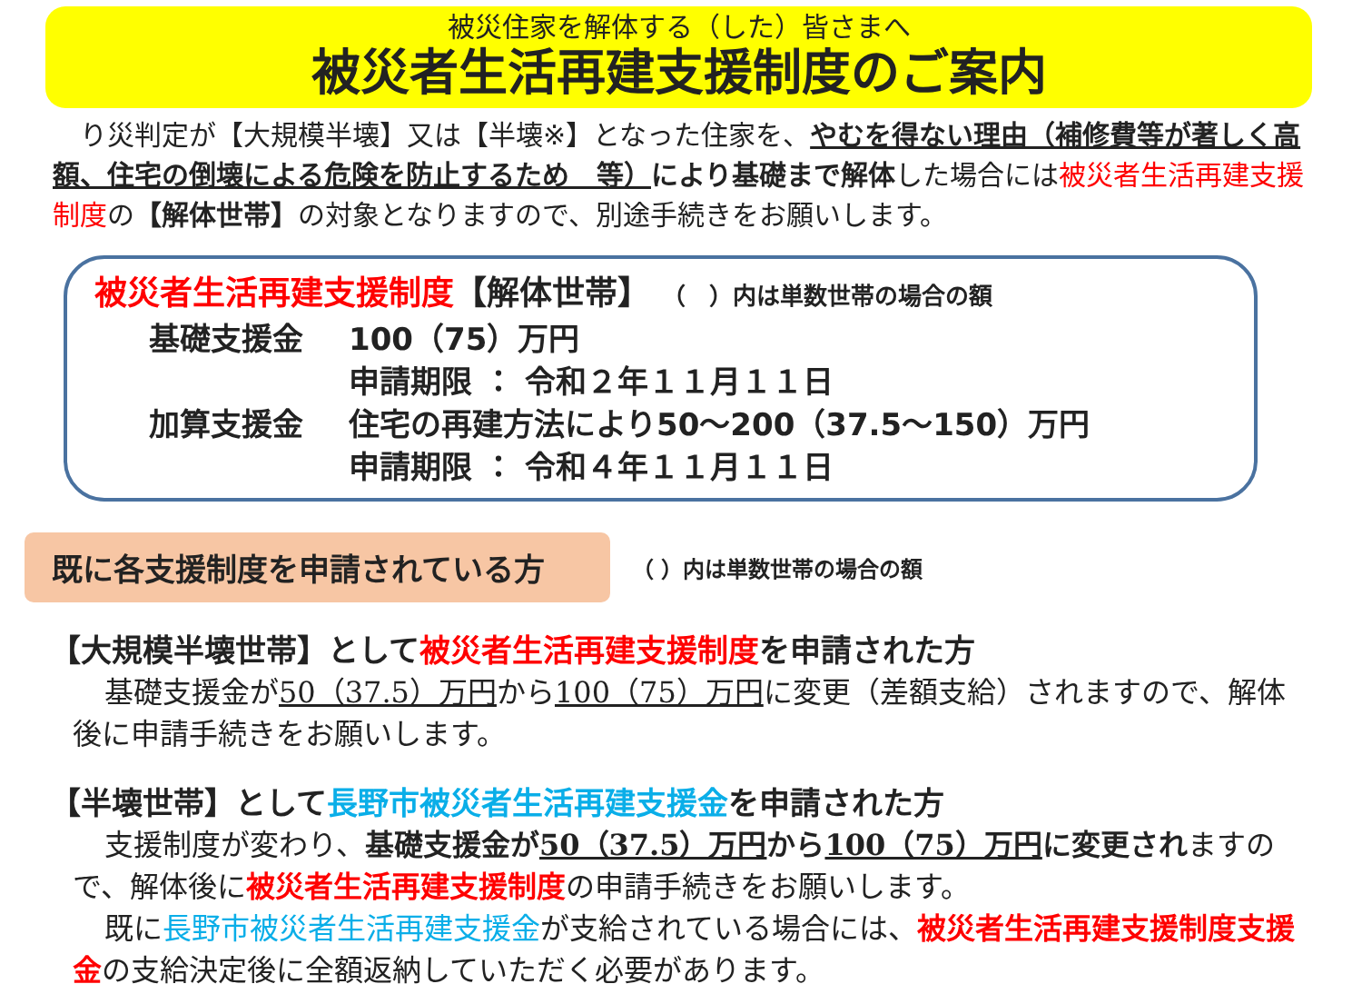被災住家を解体する（した）皆さまへ
被災者生活再建支援制度のご案内
り災判定が【大規模半壊】又は【半壊※】となった住家を、やむを得ない理由（補修費等が著しく高額、住宅の倒壊による危険を防止するため　等）により基礎まで解体した場合には被災者生活再建支援制度の【解体世帯】の対象となりますので、別途手続きをお願いします。
被災者生活再建支援制度【解体世帯】 （　）内は単数世帯の場合の額
基礎支援金 100（75）万円
申請期限 ： 令和２年１１月１１日
加算支援金 住宅の再建方法により50～200（37.5～150）万円
申請期限 ： 令和４年１１月１１日
既に各支援制度を申請されている方
（ ）内は単数世帯の場合の額
【大規模半壊世帯】として被災者生活再建支援制度を申請された方
基礎支援金が50（37.5）万円から100（75）万円に変更（差額支給）されますので、解体後に申請手続きをお願いします。
【半壊世帯】として長野市被災者生活再建支援金を申請された方
支援制度が変わり、基礎支援金が50（37.5）万円から100（75）万円に変更されますので、解体後に被災者生活再建支援制度の申請手続きをお願いします。
既に長野市被災者生活再建支援金が支給されている場合には、被災者生活再建支援制度支援金の支給決定後に全額返納していただく必要があります。